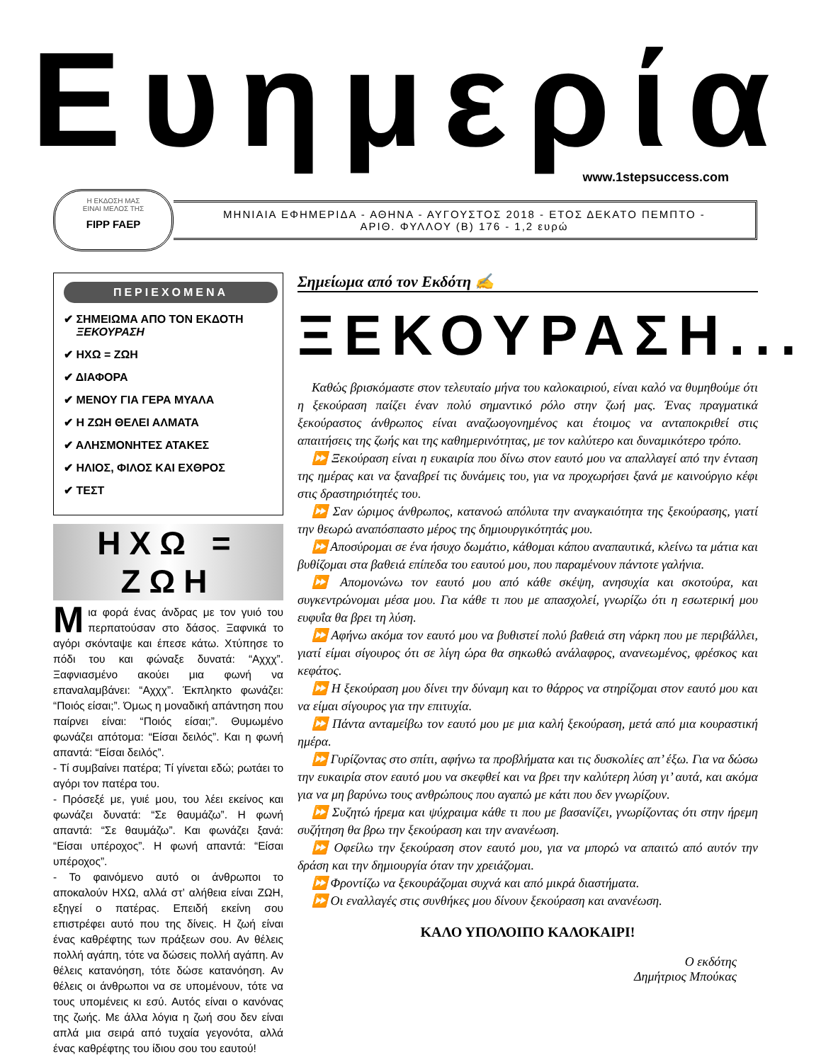Ευημερία
www.1stepsuccess.com
Η ΕΚΔΟΣΗ ΜΑΣ
ΕΙΝΑΙ ΜΕΛΟΣ ΤΗΣ
FIPP FAEP
ΜΗΝΙΑΙΑ ΕΦΗΜΕΡΙΔΑ - ΑΘΗΝΑ - ΑΥΓΟΥΣΤΟΣ 2018 - ΕΤΟΣ ΔΕΚΑΤΟ ΠΕΜΠΤΟ -
ΑΡΙΘ. ΦΥΛΛΟΥ (Β) 176 - 1,2 ευρώ
ΠΕΡΙΕΧΟΜΕΝΑ
✔ ΣΗΜΕΙΩΜΑ ΑΠΟ ΤΟΝ ΕΚΔΟΤΗ
ΞΕΚΟΥΡΑΣΗ
✔ ΗΧΩ = ΖΩΗ
✔ ΔΙΑΦΟΡΑ
✔ ΜΕΝΟΥ ΓΙΑ ΓΕΡΑ ΜΥΑΛΑ
✔ Η ΖΩΗ ΘΕΛΕΙ ΑΛΜΑΤΑ
✔ ΑΛΗΣΜΟΝΗΤΕΣ ΑΤΑΚΕΣ
✔ ΗΛΙΟΣ, ΦΙΛΟΣ ΚΑΙ ΕΧΘΡΟΣ
✔ ΤΕΣΤ
ΗΧΩ = ΖΩΗ
Μια φορά ένας άνδρας με τον γυιό του περπατούσαν στο δάσος. Ξαφνικά το αγόρι σκόνταψε και έπεσε κάτω. Χτύπησε το πόδι του και φώναξε δυνατά: “Αχχχ”. Ξαφνιασμένο ακούει μια φωνή να επαναλαμβάνει: “Αχχχ”. Έκπληκτο φωνάζει: “Ποιός είσαι;”. Όμως η μοναδική απάντηση που παίρνει είναι: “Ποιός είσαι;”. Θυμωμένο φωνάζει απότομα: “Είσαι δειλός”. Και η φωνή απαντά: “Είσαι δειλός”.
- Τί συμβαίνει πατέρα; Τί γίνεται εδώ; ρωτάει το αγόρι τον πατέρα του.
- Πρόσεξέ με, γυιέ μου, του λέει εκείνος και φωνάζει δυνατά: “Σε θαυμάζω”. Η φωνή απαντά: “Σε θαυμάζω”. Και φωνάζει ξανά: “Είσαι υπέροχος”. Η φωνή απαντά: “Είσαι υπέροχος”.
- Το φαινόμενο αυτό οι άνθρωποι το αποκαλούν ΗΧΩ, αλλά στ’ αλήθεια είναι ΖΩΗ, εξηγεί ο πατέρας. Επειδή εκείνη σου επιστρέφει αυτό που της δίνεις. Η ζωή είναι ένας καθρέφτης των πράξεων σου. Αν θέλεις πολλή αγάπη, τότε να δώσεις πολλή αγάπη. Αν θέλεις κατανόηση, τότε δώσε κατανόηση. Αν θέλεις οι άνθρωποι να σε υπομένουν, τότε να τους υπομένεις κι εσύ. Αυτός είναι ο κανόνας της ζωής. Με άλλα λόγια η ζωή σου δεν είναι απλά μια σειρά από τυχαία γεγονότα, αλλά ένας καθρέφτης του ίδιου σου του εαυτού!
Σημείωμα από τον Εκδότη ✍
ΞΕΚΟΥΡΑΣΗ...
Καθώς βρισκόμαστε στον τελευταίο μήνα του καλοκαιριού, είναι καλό να θυμηθούμε ότι η ξεκούραση παίζει έναν πολύ σημαντικό ρόλο στην ζωή μας. Ένας πραγματικά ξεκούραστος άνθρωπος είναι αναζωογονημένος και έτοιμος να ανταποκριθεί στις απαιτήσεις της ζωής και της καθημερινότητας, με τον καλύτερο και δυναμικότερο τρόπο.
⏩ Ξεκούραση είναι η ευκαιρία που δίνω στον εαυτό μου να απαλλαγεί από την ένταση της ημέρας και να ξαναβρεί τις δυνάμεις του, για να προχωρήσει ξανά με καινούργιο κέφι στις δραστηριότητές του.
⏩ Σαν ώριμος άνθρωπος, κατανοώ απόλυτα την αναγκαιότητα της ξεκούρασης, γιατί την θεωρώ αναπόσπαστο μέρος της δημιουργικότητάς μου.
⏩ Αποσύρομαι σε ένα ήσυχο δωμάτιο, κάθομαι κάπου αναπαυτικά, κλείνω τα μάτια και βυθίζομαι στα βαθειά επίπεδα του εαυτού μου, που παραμένουν πάντοτε γαλήνια.
⏩ Απομονώνω τον εαυτό μου από κάθε σκέψη, ανησυχία και σκοτούρα, και συγκεντρώνομαι μέσα μου. Για κάθε τι που με απασχολεί, γνωρίζω ότι η εσωτερική μου ευφυΐα θα βρει τη λύση.
⏩ Αφήνω ακόμα τον εαυτό μου να βυθιστεί πολύ βαθειά στη νάρκη που με περιβάλλει, γιατί είμαι σίγουρος ότι σε λίγη ώρα θα σηκωθώ ανάλαφρος, ανανεωμένος, φρέσκος και κεφάτος.
⏩ Η ξεκούραση μου δίνει την δύναμη και το θάρρος να στηρίζομαι στον εαυτό μου και να είμαι σίγουρος για την επιτυχία.
⏩ Πάντα ανταμείβω τον εαυτό μου με μια καλή ξεκούραση, μετά από μια κουραστική ημέρα.
⏩ Γυρίζοντας στο σπίτι, αφήνω τα προβλήματα και τις δυσκολίες απ’ έξω. Για να δώσω την ευκαιρία στον εαυτό μου να σκεφθεί και να βρει την καλύτερη λύση γι’ αυτά, και ακόμα για να μη βαρύνω τους ανθρώπους που αγαπώ με κάτι που δεν γνωρίζουν.
⏩ Συζητώ ήρεμα και ψύχραιμα κάθε τι που με βασανίζει, γνωρίζοντας ότι στην ήρεμη συζήτηση θα βρω την ξεκούραση και την ανανέωση.
⏩ Οφείλω την ξεκούραση στον εαυτό μου, για να μπορώ να απαιτώ από αυτόν την δράση και την δημιουργία όταν την χρειάζομαι.
⏩ Φροντίζω να ξεκουράζομαι συχνά και από μικρά διαστήματα.
⏩ Οι εναλλαγές στις συνθήκες μου δίνουν ξεκούραση και ανανέωση.
ΚΑΛΟ ΥΠΟΛΟΙΠΟ ΚΑΛΟΚΑΙΡΙ!
Ο εκδότης
Δημήτριος Μπούκας